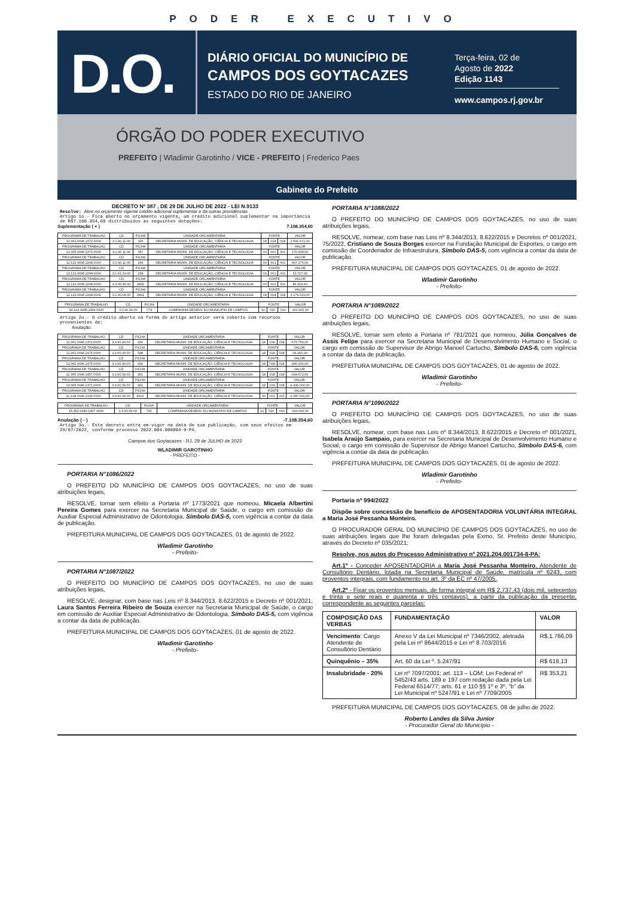PODER EXECUTIVO
D.O.
DIÁRIO OFICIAL DO MUNICÍPIO DE
CAMPOS DOS GOYTACAZES
ESTADO DO RIO DE JANEIRO
Terça-feira, 02 de
Agosto de 2022
Edição 1143
www.campos.rj.gov.br
ÓRGÃO DO PODER EXECUTIVO
PREFEITO | Wladimir Garotinho / VICE - PREFEITO | Frederico Paes
Gabinete do Prefeito
DECRETO Nº 387 , DE 29 DE JULHO DE 2022 - LEI N.9133
Resolve: Abre no orçamento vigente crédito adicional suplementar e da outras providências
Artigo 1o.- Fica aberto no orçamento vigente, um crédito adicional suplementar na importância de R$7.108.354,60 distribuídos as seguintes dotações:
Suplementação ( + ) 7.108.354,60
| PROGRAMA DE TRABALHO | CD | FICHA | UNIDADE ORCAMENTARIA | FONTE | | | VALOR |
| --- | --- | --- | --- | --- | --- | --- | --- |
| 12.361.0046.2372.0000 | 3.1.90.11.00 | 325 | SECRETARIA MUNN. DE EDUCAÇÃO, CIÊNCIA E TECNOLOGIA | 18 | 018 | 018 | 2.541.671,00 |
| PROGRAMA DE TRABALHO | CD | FICHA | UNIDADE ORCAMENTARIA | FONTE | | | VALOR |
| 12.365.0046.2371.0000 | 3.1.90.11.00 | 357 | SECRETARIA MUNN. DE EDUCAÇÃO, CIÊNCIA E TECNOLOGIA | 00 | 001 | 001 | 170.438,00 |
| PROGRAMA DE TRABALHO | CD | FICHA | UNIDADE ORCAMENTARIA | FONTE | | | VALOR |
| 12.122.0095.2268.0000 | 3.1.90.11.00 | 296 | SECRETARIA MUNN. DE EDUCAÇÃO, CIÊNCIA E TECNOLOGIA | 00 | 001 | 001 | 967.176,00 |
| PROGRAMA DE TRABALHO | CD | FICHA | UNIDADE ORCAMENTARIA | FONTE | | | VALOR |
| 12.122.0095.2268.0000 | 3.1.91.13.00 | 298 | SECRETARIA MUNN. DE EDUCAÇÃO, CIÊNCIA E TECNOLOGIA | 00 | 001 | 001 | 63.727,00 |
| PROGRAMA DE TRABALHO | CD | FICHA | UNIDADE ORCAMENTARIA | FONTE | | | VALOR |
| 12.122.0095.2268.0000 | 3.3.90.36.00 | 2830 | SECRETARIA MUNN. DE EDUCAÇÃO, CIÊNCIA E TECNOLOGIA | 00 | 001 | 001 | 86.319,60 |
| PROGRAMA DE TRABALHO | CD | FICHA | UNIDADE ORCAMENTARIA | FONTE | | | VALOR |
| 12.122.0095.2268.0000 | 3.1.90.04.00 | 2831 | SECRETARIA MUNN. DE EDUCAÇÃO, CIÊNCIA E TECNOLOGIA | 18 | 018 | 018 | 3.179.023,00 |
| PROGRAMA DE TRABALHO | CD | FICHA | UNIDADE ORCAMENTARIA | FONTE | | | VALOR |
| --- | --- | --- | --- | --- | --- | --- | --- |
| 04.123.0095.2469.0000 | 3.3.90.36.00 | 774 | COMPANHIA DESENV DO MUNICIPIO DE CAMPOS | 10 | 010 | 010 | 100.000,00 |
Artigo 2o.- O crédito aberto na forma do artigo anterior será coberto com recursos provenientes de:
Anulação:
| PROGRAMA DE TRABALHO | CD | FICHA | UNIDADE ORCAMENTARIA | FONTE | | | VALOR |
| --- | --- | --- | --- | --- | --- | --- | --- |
| 12.361.0046.2372.0000 | 3.3.90.30.00 | 330 | SECRETARIA MUNN. DE EDUCAÇÃO, CIÊNCIA E TECNOLOGIA | 18 | 018 | 018 | -575.756,00 |
| PROGRAMA DE TRABALHO | CD | FICHA | UNIDADE ORCAMENTARIA | FONTE | | | VALOR |
| 12.361.0046.2475.0000 | 3.3.90.30.00 | 338 | SECRETARIA MUNN. DE EDUCAÇÃO, CIÊNCIA E TECNOLOGIA | 18 | 018 | 018 | -34.266,00 |
| PROGRAMA DE TRABALHO | CD | FICHA | UNIDADE ORCAMENTARIA | FONTE | | | VALOR |
| 12.361.0046.2475.0000 | 3.3.90.30.00 | 339 | SECRETARIA MUNN. DE EDUCAÇÃO, CIÊNCIA E TECNOLOGIA | 18 | 018 | 018 | -340.000,00 |
| PROGRAMA DE TRABALHO | CD | FICHA | UNIDADE ORCAMENTARIA | FONTE | | | VALOR |
| 12.365.0046.1457.0000 | 3.3.90.39.00 | 351 | SECRETARIA MUNN. DE EDUCAÇÃO, CIÊNCIA E TECNOLOGIA | 18 | 018 | 018 | -334.672,00 |
| PROGRAMA DE TRABALHO | CD | FICHA | UNIDADE ORCAMENTARIA | FONTE | | | VALOR |
| 12.365.0046.2371.0000 | 3.3.90.39.00 | 363 | SECRETARIA MUNN. DE EDUCAÇÃO, CIÊNCIA E TECNOLOGIA | 18 | 018 | 018 | -4.436.000,00 |
| PROGRAMA DE TRABALHO | CD | FICHA | UNIDADE ORCAMENTARIA | FONTE | | | VALOR |
| 12.128.0046.2130.0000 | 3.3.90.32.00 | 2916 | SECRETARIA MUNN. DE EDUCAÇÃO, CIÊNCIA E TECNOLOGIA | 00 | 001 | 001 | -1.287.660,60 |
| PROGRAMA DE TRABALHO | CD | FICHA | UNIDADE ORCAMENTARIA | FONTE | | | VALOR |
| --- | --- | --- | --- | --- | --- | --- | --- |
| 15.452.0040.1467.0000 | 3.3.90.39.00 | 790 | COMPANHIA DESENV DO MUNICIPIO DE CAMPOS | 10 | 010 | 010 | -100.000,00 |
Anulação ( - ) -7.108.354,60
Artigo 3o.- Este decreto entra em vigor na data de sua publicação, com seus efeitos em 29/07/2022, conforme processo 2022.004.000004-9-PA.
Campos dos Goytacazes - RJ, 29 de JULHO de 2022
WLADIMIR GAROTINHO
- PREFEITO -
PORTARIA N°1086/2022
O PREFEITO DO MUNICÍPIO DE CAMPOS DOS GOYTACAZES, no uso de suas atribuições legais,
RESOLVE, tornar sem efeito a Portaria nº 1773/2021 que nomeou, Micaela Albertini Pereira Gomes para exercer na Secretaria Municipal de Saúde, o cargo em comissão de Auxiliar Especial Administrativo de Odontologia, Símbolo DAS-5, com vigência a contar da data de publicação.
PREFEITURA MUNICIPAL DE CAMPOS DOS GOYTACAZES, 01 de agosto de 2022.
Wladimir Garotinho
- Prefeito-
PORTARIA N°1087/2022
O PREFEITO DO MUNICÍPIO DE CAMPOS DOS GOYTACAZES, no uso de suas atribuições legais,
RESOLVE, designar, com base nas Leis nº 8.344/2013, 8.622/2015 e Decreto nº 001/2021, Laura Santos Ferreira Ribeiro de Souza exercer na Secretaria Municipal de Saúde, o cargo em comissão de Auxiliar Especial Administrativo de Odontologia, Símbolo DAS-5, com vigência a contar da data de publicação.
PREFEITURA MUNICIPAL DE CAMPOS DOS GOYTACAZES, 01 de agosto de 2022.
Wladimir Garotinho
- Prefeito-
PORTARIA N°1088/2022
O PREFEITO DO MUNICÍPIO DE CAMPOS DOS GOYTACAZES, no uso de suas atribuições legais,
RESOLVE, nomear, com base nas Leis nº 8.344/2013, 8.622/2015 e Decretos nº 001/2021, 75/2022, Cristiano de Souza Borges exercer na Fundação Municipal de Esportes, o cargo em comissão de Coordenador de Infraestrutura, Símbolo DAS-5, com vigência a contar da data de publicação.
PREFEITURA MUNICIPAL DE CAMPOS DOS GOYTACAZES, 01 de agosto de 2022.
Wladimir Garotinho
- Prefeito-
PORTARIA N°1089/2022
O PREFEITO DO MUNICÍPIO DE CAMPOS DOS GOYTACAZES, no uso de suas atribuições legais,
RESOLVE, tornar sem efeito a Portaria nº 781/2021 que nomeou, Júlia Gonçalves de Assis Felipe para exercer na Secretaria Municipal de Desenvolvimento Humano e Social, o cargo em comissão de Supervisor de Abrigo Manoel Cartucho, Símbolo DAS-6, com vigência a contar da data de publicação.
PREFEITURA MUNICIPAL DE CAMPOS DOS GOYTACAZES, 01 de agosto de 2022.
Wladimir Garotinho
- Prefeito-
PORTARIA N°1090/2022
O PREFEITO DO MUNICÍPIO DE CAMPOS DOS GOYTACAZES, no uso de suas atribuições legais,
RESOLVE, nomear, com base nas Leis nº 8.344/2013, 8.622/2015 e Decreto nº 001/2021, Isabela Araújo Sampaio, para exercer na Secretaria Municipal de Desenvolvimento Humano e Social, o cargo em comissão de Supervisor de Abrigo Manoel Cartucho, Símbolo DAS-6, com vigência a contar da data de publicação.
PREFEITURA MUNICIPAL DE CAMPOS DOS GOYTACAZES, 01 de agosto de 2022.
Wladimir Garotinho
- Prefeito-
Portaria nº 994/2022
Dispõe sobre concessão de benefício de APOSENTADORIA VOLUNTÁRIA INTEGRAL a Maria José Pessanha Monteiro.
O PROCURADOR GERAL DO MUNICÍPIO DE CAMPOS DOS GOYTACAZES, no uso de suas atribuições legais que lhe foram delegadas pela Exmo. Sr. Prefeito deste Município, através do Decreto nº 035/2021;
Resolve, nos autos do Processo Administrativo nº 2021.204.001734-8-PA:
Art.1º - Conceder APOSENTADORIA a Maria José Pessanha Monteiro, Atendente de Consultório Dentário, lotada na Secretaria Municipal de Saúde, matrícula nº 6243, com proventos integrais, com fundamento no art. 3º da EC nº 47/2005.
Art.2º - Fixar os proventos mensais, de forma integral em R$ 2.737,43 (dois mil, setecentos e trinta e sete reais e quarenta e três centavos), a partir da publicação da presente, correspondente as seguintes parcelas:
| COMPOSIÇÃO DAS VERBAS | FUNDAMENTAÇÃO | VALOR |
| Vencimento : Cargo Atendente de Consultório Dentário | Anexo V da Lei Municipal nº 7346/2002, aletrada pela Lei nº 8644/2015 e Lei nº 8.703/2016 | R$,1.766,09 |
| Quinquênio – 35% | Art. 60 da Lei º. 5.247/91 | R$ 618,13 |
| Insalubridade - 20% | Lei nº 7097/2001; art. 113 – LOM; Lei Federal nº 5452/43 arts. 189 e 197 com redação dada pela Lei Federal 6514/77; arts. 61 e 110 §§ 1º e 3º, “b” da Lei Municipal nº 5247/91 e Lei nº 7709/2005 | R$ 353,21 |
PREFEITURA MUNICIPAL DE CAMPOS DOS GOYTACAZES, 08 de julho de 2022.
Roberto Landes da Silva Junior
- Procurador Geral do Município -